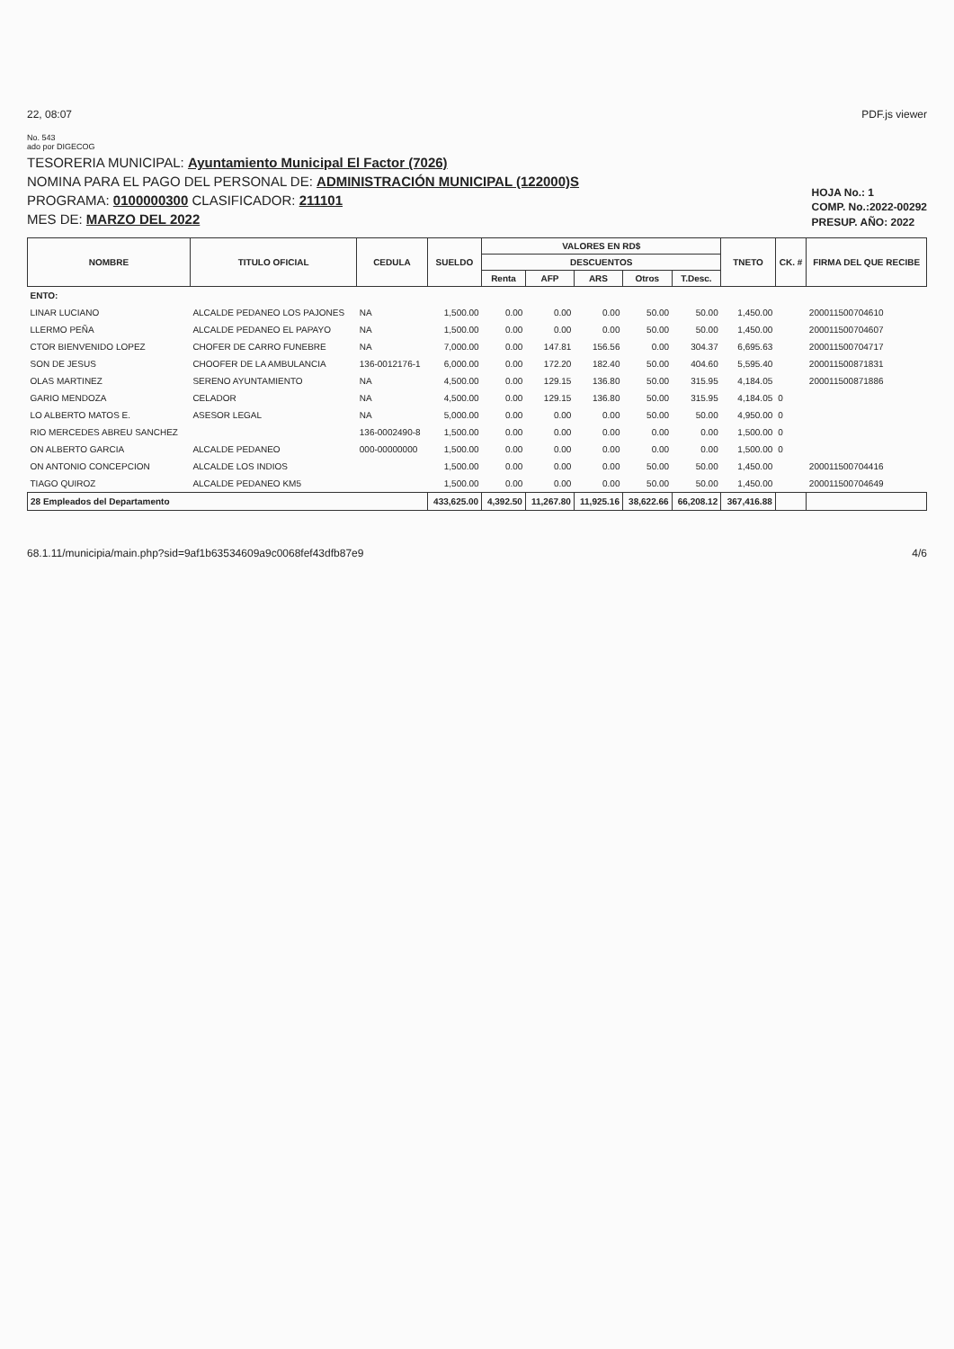22, 08:07 PDF.js viewer
No. 543
ado por DIGECOG
TESORERIA MUNICIPAL: Ayuntamiento Municipal El Factor (7026)
NOMINA PARA EL PAGO DEL PERSONAL DE: ADMINISTRACIÓN MUNICIPAL (122000)S
PROGRAMA: 0100000300 CLASIFICADOR: 211101
MES DE: MARZO DEL 2022
HOJA No.: 1
COMP. No.:2022-00292
PRESUP. AÑO: 2022
| NOMBRE | TITULO OFICIAL | CEDULA | SUELDO | VALORES EN RD$ | | | | | TNETO | CK. # | FIRMA DEL QUE RECIBE |
| --- | --- | --- | --- | --- | --- | --- | --- | --- | --- | --- | --- |
| | | | | DESCUENTOS | | | | | | | |
| | | | | Renta | AFP | ARS | Otros | T.Desc. | | | |
| ENTO: | | | | | | | | | | | |
| LINAR LUCIANO | ALCALDE PEDANEO LOS PAJONES | NA | 1,500.00 | 0.00 | 0.00 | 0.00 | 50.00 | 50.00 | 1,450.00 | | 200011500704610 |
| LLERMO PEÑA | ALCALDE PEDANEO EL PAPAYO | NA | 1,500.00 | 0.00 | 0.00 | 0.00 | 50.00 | 50.00 | 1,450.00 | | 200011500704607 |
| CTOR BIENVENIDO LOPEZ | CHOFER DE CARRO FUNEBRE | NA | 7,000.00 | 0.00 | 147.81 | 156.56 | 0.00 | 304.37 | 6,695.63 | | 200011500704717 |
| SON DE JESUS | CHOOFER DE LA AMBULANCIA | 136-0012176-1 | 6,000.00 | 0.00 | 172.20 | 182.40 | 50.00 | 404.60 | 5,595.40 | | 200011500871831 |
| OLAS MARTINEZ | SERENO AYUNTAMIENTO | NA | 4,500.00 | 0.00 | 129.15 | 136.80 | 50.00 | 315.95 | 4,184.05 | | 200011500871886 |
| GARIO MENDOZA | CELADOR | NA | 4,500.00 | 0.00 | 129.15 | 136.80 | 50.00 | 315.95 | 4,184.05 | 0 | |
| LO ALBERTO MATOS E. | ASESOR LEGAL | NA | 5,000.00 | 0.00 | 0.00 | 0.00 | 50.00 | 50.00 | 4,950.00 | 0 | |
| RIO MERCEDES ABREU SANCHEZ | | 136-0002490-8 | 1,500.00 | 0.00 | 0.00 | 0.00 | 0.00 | 0.00 | 1,500.00 | 0 | |
| ON ALBERTO GARCIA | ALCALDE PEDANEO | 000-00000000 | 1,500.00 | 0.00 | 0.00 | 0.00 | 0.00 | 0.00 | 1,500.00 | 0 | |
| ON ANTONIO CONCEPCION | ALCALDE LOS INDIOS | | 1,500.00 | 0.00 | 0.00 | 0.00 | 50.00 | 50.00 | 1,450.00 | | 200011500704416 |
| TIAGO QUIROZ | ALCALDE PEDANEO KM5 | | 1,500.00 | 0.00 | 0.00 | 0.00 | 50.00 | 50.00 | 1,450.00 | | 200011500704649 |
| 28 Empleados del Departamento | | | 433,625.00 | 4,392.50 | 11,267.80 | 11,925.16 | 38,622.66 | 66,208.12 | 367,416.88 | | |
68.1.11/municipia/main.php?sid=9af1b63534609a9c0068fef43dfb87e9 4/6